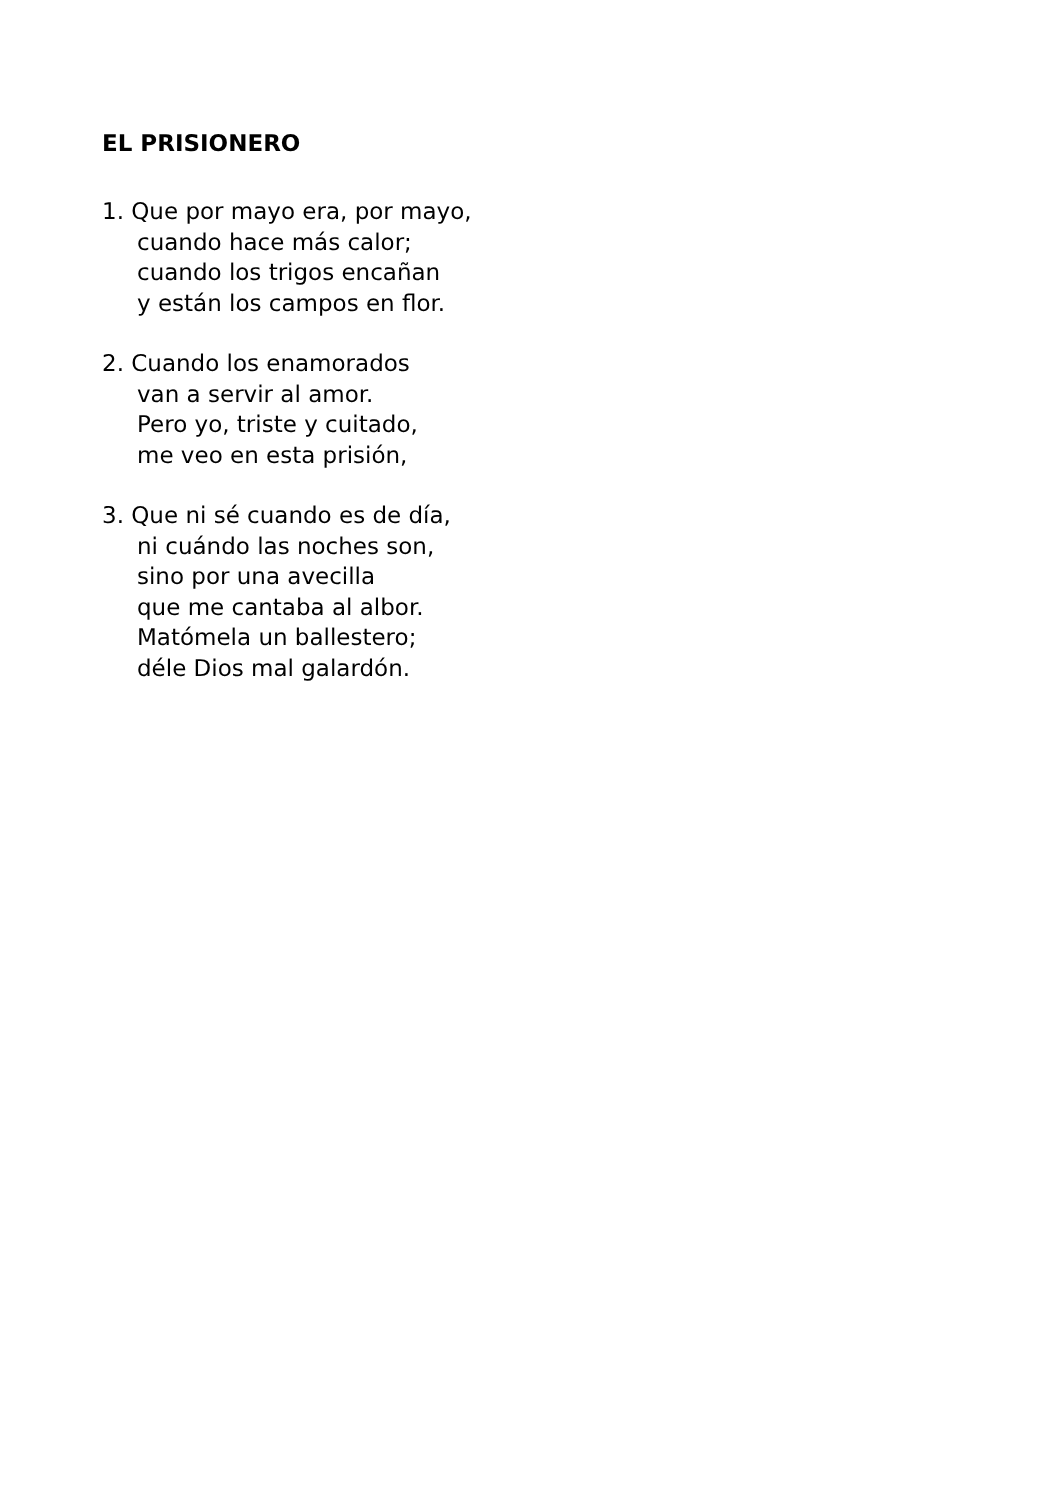EL PRISIONERO
1. Que por mayo era, por mayo,
cuando hace más calor;
cuando los trigos encañan
y están los campos en flor.
2. Cuando los enamorados
van a servir al amor.
Pero yo, triste y cuitado,
me veo en esta prisión,
3. Que ni sé cuando es de día,
ni cuándo las noches son,
sino por una avecilla
que me cantaba al albor.
Matómela un ballestero;
déle Dios mal galardón.